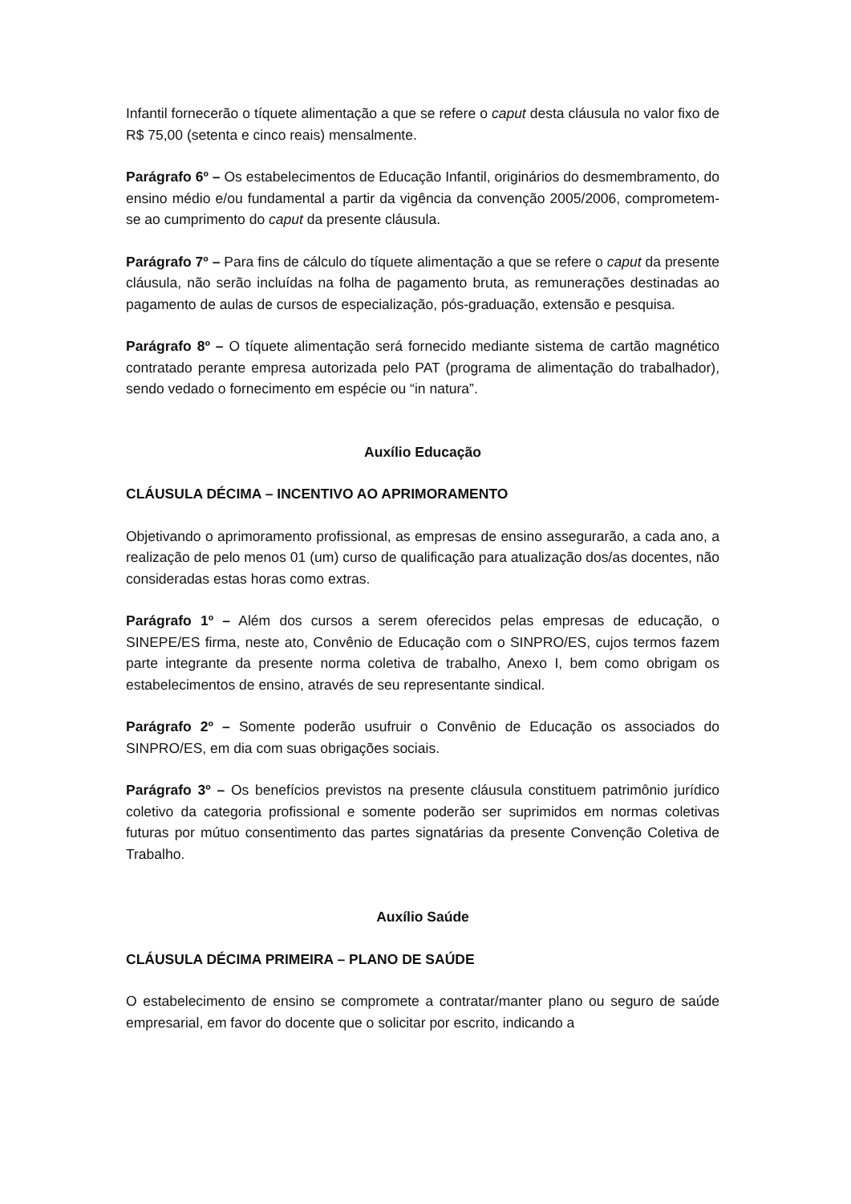Infantil fornecerão o tíquete alimentação a que se refere o caput desta cláusula no valor fixo de R$ 75,00 (setenta e cinco reais) mensalmente.
Parágrafo 6º – Os estabelecimentos de Educação Infantil, originários do desmembramento, do ensino médio e/ou fundamental a partir da vigência da convenção 2005/2006, comprometem-se ao cumprimento do caput da presente cláusula.
Parágrafo 7º – Para fins de cálculo do tíquete alimentação a que se refere o caput da presente cláusula, não serão incluídas na folha de pagamento bruta, as remunerações destinadas ao pagamento de aulas de cursos de especialização, pós-graduação, extensão e pesquisa.
Parágrafo 8º – O tíquete alimentação será fornecido mediante sistema de cartão magnético contratado perante empresa autorizada pelo PAT (programa de alimentação do trabalhador), sendo vedado o fornecimento em espécie ou “in natura”.
Auxílio Educação
CLÁUSULA DÉCIMA – INCENTIVO AO APRIMORAMENTO
Objetivando o aprimoramento profissional, as empresas de ensino assegurarão, a cada ano, a realização de pelo menos 01 (um) curso de qualificação para atualização dos/as docentes, não consideradas estas horas como extras.
Parágrafo 1º – Além dos cursos a serem oferecidos pelas empresas de educação, o SINEPE/ES firma, neste ato, Convênio de Educação com o SINPRO/ES, cujos termos fazem parte integrante da presente norma coletiva de trabalho, Anexo I, bem como obrigam os estabelecimentos de ensino, através de seu representante sindical.
Parágrafo 2º – Somente poderão usufruir o Convênio de Educação os associados do SINPRO/ES, em dia com suas obrigações sociais.
Parágrafo 3º – Os benefícios previstos na presente cláusula constituem patrimônio jurídico coletivo da categoria profissional e somente poderão ser suprimidos em normas coletivas futuras por mútuo consentimento das partes signatárias da presente Convenção Coletiva de Trabalho.
Auxílio Saúde
CLÁUSULA DÉCIMA PRIMEIRA – PLANO DE SAÚDE
O estabelecimento de ensino se compromete a contratar/manter plano ou seguro de saúde empresarial, em favor do docente que o solicitar por escrito, indicando a